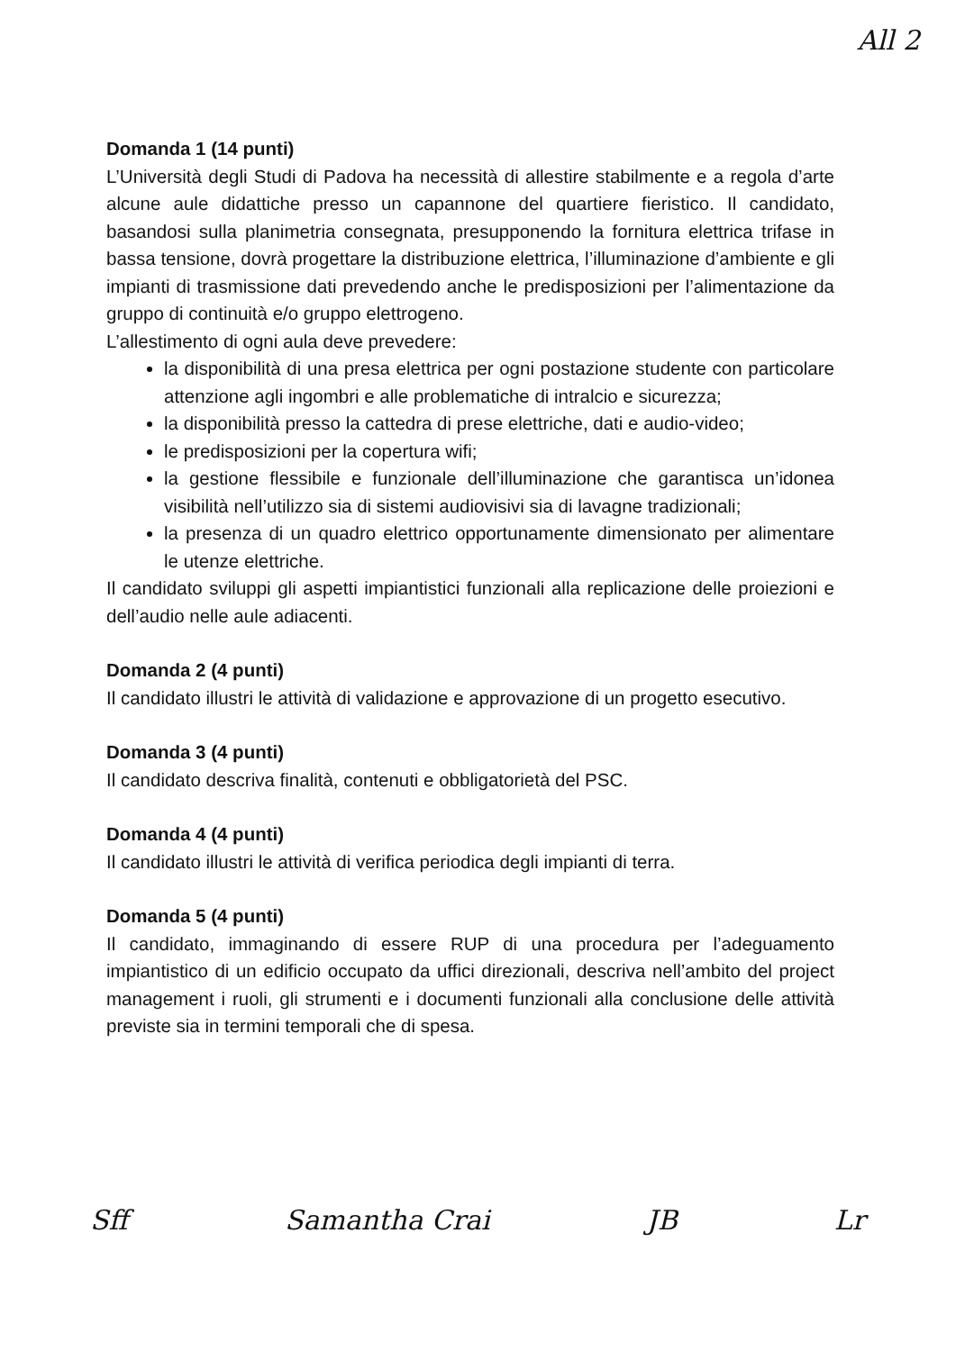All 2
Domanda 1 (14 punti)
L’Università degli Studi di Padova ha necessità di allestire stabilmente e a regola d’arte alcune aule didattiche presso un capannone del quartiere fieristico. Il candidato, basandosi sulla planimetria consegnata, presupponendo la fornitura elettrica trifase in bassa tensione, dovrà progettare la distribuzione elettrica, l’illuminazione d’ambiente e gli impianti di trasmissione dati prevedendo anche le predisposizioni per l’alimentazione da gruppo di continuità e/o gruppo elettrogeno.
L’allestimento di ogni aula deve prevedere:
la disponibilità di una presa elettrica per ogni postazione studente con particolare attenzione agli ingombri e alle problematiche di intralcio e sicurezza;
la disponibilità presso la cattedra di prese elettriche, dati e audio-video;
le predisposizioni per la copertura wifi;
la gestione flessibile e funzionale dell’illuminazione che garantisca un’idonea visibilità nell’utilizzo sia di sistemi audiovisivi sia di lavagne tradizionali;
la presenza di un quadro elettrico opportunamente dimensionato per alimentare le utenze elettriche.
Il candidato sviluppi gli aspetti impiantistici funzionali alla replicazione delle proiezioni e dell’audio nelle aule adiacenti.
Domanda 2 (4 punti)
Il candidato illustri le attività di validazione e approvazione di un progetto esecutivo.
Domanda 3 (4 punti)
Il candidato descriva finalità, contenuti e obbligatorietà del PSC.
Domanda 4 (4 punti)
Il candidato illustri le attività di verifica periodica degli impianti di terra.
Domanda 5 (4 punti)
Il candidato, immaginando di essere RUP di una procedura per l’adeguamento impiantistico di un edificio occupato da uffici direzionali, descriva nell’ambito del project management i ruoli, gli strumenti e i documenti funzionali alla conclusione delle attività previste sia in termini temporali che di spesa.
Sff Samantha Crai JB Lr